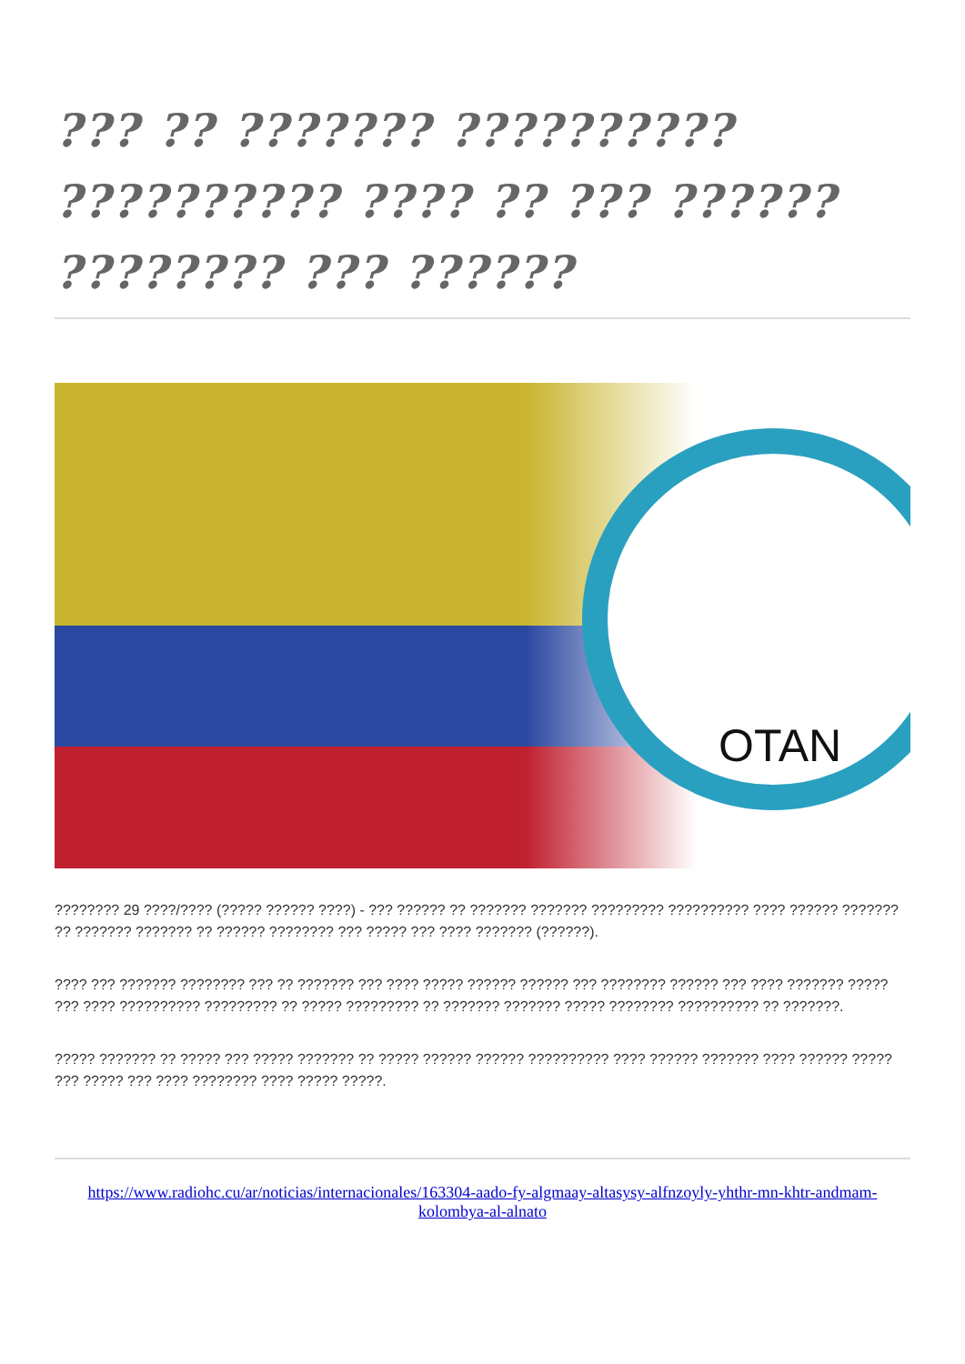??? ?? ??????? ?????????? ?????????? ???? ?? ??? ?????? ???????? ??? ??????
OTAN
???????? 29 ????/???? (????? ?????? ????) - ??? ?????? ?? ??????? ??????? ????????? ?????????? ???? ?????? ??????? ?? ??????? ??????? ?? ?????? ???????? ??? ????? ??? ???? ??????? (??????).
???? ??? ??????? ???????? ??? ?? ??????? ??? ???? ????? ?????? ?????? ??? ???????? ?????? ??? ???? ??????? ????? ??? ???? ?????????? ????????? ?? ????? ????????? ?? ??????? ??????? ????? ???????? ?????????? ?? ???????.
????? ??????? ?? ????? ??? ????? ??????? ?? ????? ?????? ?????? ?????????? ???? ?????? ??????? ???? ?????? ????? ??? ????? ??? ???? ???????? ???? ????? ?????.
https://www.radiohc.cu/ar/noticias/internacionales/163304-aado-fy-algmaay-altasysy-alfnzoyly-yhthr-mn-khtr-andmam-kolombya-al-alnato